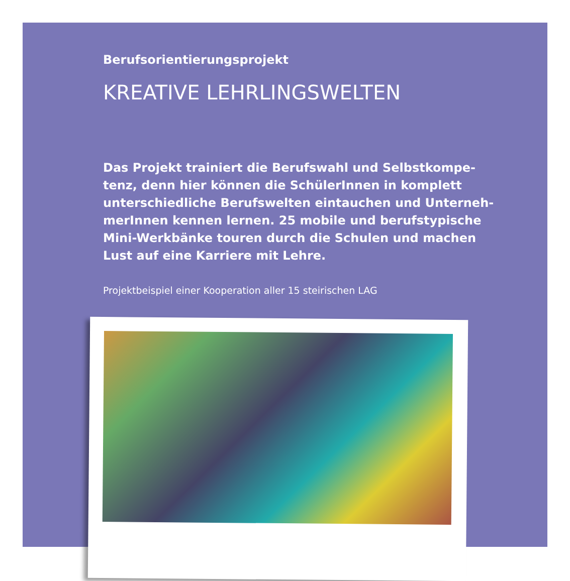Berufsorientierungsprojekt
KREATIVE LEHRLINGSWELTEN
Das Projekt trainiert die Berufswahl und Selbstkompe-tenz, denn hier können die SchülerInnen in komplett unterschiedliche Berufswelten eintauchen und Unterneh-merInnen kennen lernen. 25 mobile und berufstypische Mini-Werkbänke touren durch die Schulen und machen Lust auf eine Karriere mit Lehre.
Projektbeispiel einer Kooperation aller 15 steirischen LAG